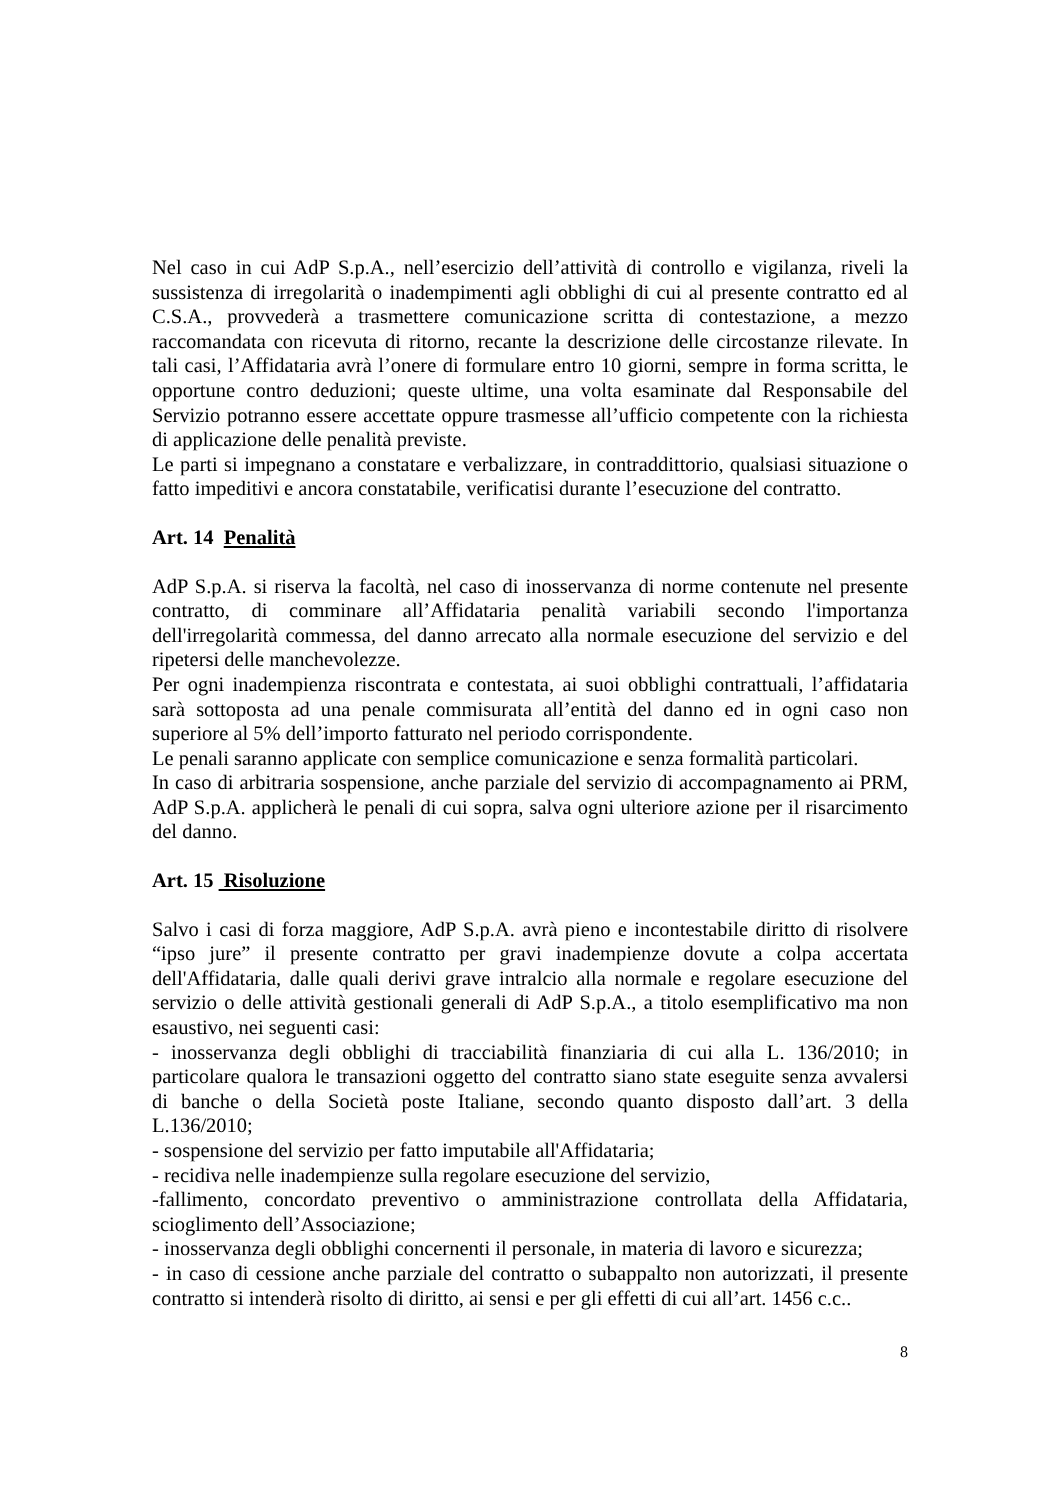Nel caso in cui AdP S.p.A., nell’esercizio dell’attività di controllo e vigilanza, riveli la sussistenza di irregolarità o inadempimenti agli obblighi di cui al presente contratto ed al C.S.A., provvederà a trasmettere comunicazione scritta di contestazione, a mezzo raccomandata con ricevuta di ritorno, recante la descrizione delle circostanze rilevate. In tali casi, l’Affidataria avrà l’onere di formulare entro 10 giorni, sempre in forma scritta, le opportune contro deduzioni; queste ultime, una volta esaminate dal Responsabile del Servizio potranno essere accettate oppure trasmesse all’ufficio competente con la richiesta di applicazione delle penalità previste.
Le parti si impegnano a constatare e verbalizzare, in contraddittorio, qualsiasi situazione o fatto impeditivi e ancora constatabile, verificatisi durante l’esecuzione del contratto.
Art. 14 Penalità
AdP S.p.A. si riserva la facoltà, nel caso di inosservanza di norme contenute nel presente contratto, di comminare all’Affidataria penalità variabili secondo l'importanza dell'irregolarità commessa, del danno arrecato alla normale esecuzione del servizio e del ripetersi delle manchevolezze.
Per ogni inadempienza riscontrata e contestata, ai suoi obblighi contrattuali, l’affidataria sarà sottoposta ad una penale commisurata all’entità del danno ed in ogni caso non superiore al 5% dell’importo fatturato nel periodo corrispondente.
Le penali saranno applicate con semplice comunicazione e senza formalità particolari.
In caso di arbitraria sospensione, anche parziale del servizio di accompagnamento ai PRM, AdP S.p.A. applicherà le penali di cui sopra, salva ogni ulteriore azione per il risarcimento del danno.
Art. 15 Risoluzione
Salvo i casi di forza maggiore, AdP S.p.A. avrà pieno e incontestabile diritto di risolvere “ipso jure” il presente contratto per gravi inadempienze dovute a colpa accertata dell'Affidataria, dalle quali derivi grave intralcio alla normale e regolare esecuzione del servizio o delle attività gestionali generali di AdP S.p.A., a titolo esemplificativo ma non esaustivo, nei seguenti casi:
- inosservanza degli obblighi di tracciabilità finanziaria di cui alla L. 136/2010; in particolare qualora le transazioni oggetto del contratto siano state eseguite senza avvalersi di banche o della Società poste Italiane, secondo quanto disposto dall’art. 3 della L.136/2010;
- sospensione del servizio per fatto imputabile all'Affidataria;
- recidiva nelle inadempienze sulla regolare esecuzione del servizio,
-fallimento, concordato preventivo o amministrazione controllata della Affidataria, scioglimento dell’Associazione;
- inosservanza degli obblighi concernenti il personale, in materia di lavoro e sicurezza;
- in caso di cessione anche parziale del contratto o subappalto non autorizzati, il presente contratto si intenderà risolto di diritto, ai sensi e per gli effetti di cui all’art. 1456 c.c..
8